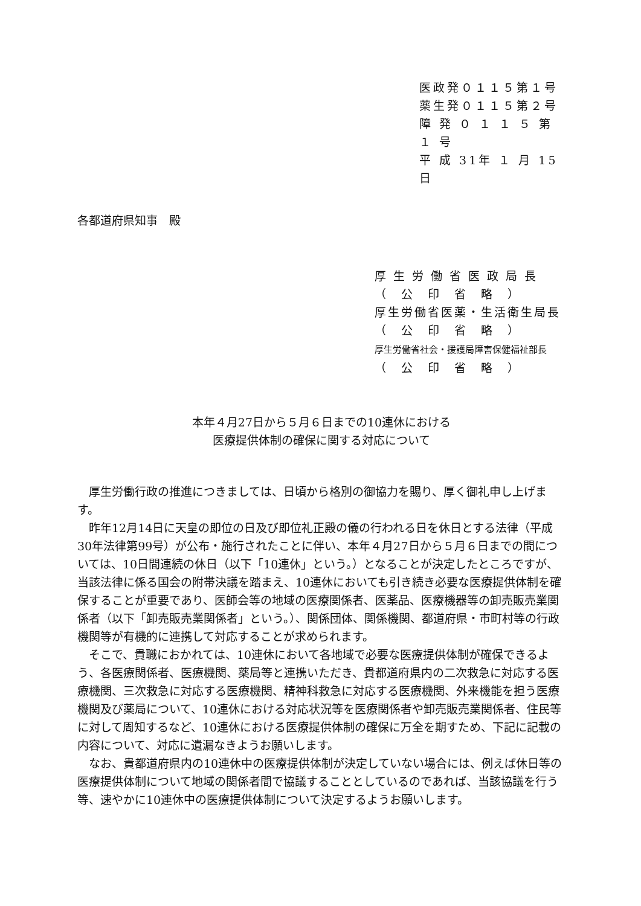医政発０１１５第１号
薬生発０１１５第２号
障 発 ０ １ １ ５ 第 １ 号
平 成 31年 １ 月 15日
各都道府県知事　殿
厚 生 労 働 省 医 政 局 長
（　公　印　省　略　）
厚生労働省医薬・生活衛生局長
（　公　印　省　略　）
厚生労働省社会・援護局障害保健福祉部長
（　公　印　省　略　）
本年４月27日から５月６日までの10連休における
医療提供体制の確保に関する対応について
厚生労働行政の推進につきましては、日頃から格別の御協力を賜り、厚く御礼申し上げます。
昨年12月14日に天皇の即位の日及び即位礼正殿の儀の行われる日を休日とする法律（平成30年法律第99号）が公布・施行されたことに伴い、本年４月27日から５月６日までの間については、10日間連続の休日（以下「10連休」という。）となることが決定したところですが、当該法律に係る国会の附帯決議を踏まえ、10連休においても引き続き必要な医療提供体制を確保することが重要であり、医師会等の地域の医療関係者、医薬品、医療機器等の卸売販売業関係者（以下「卸売販売業関係者」という。）、関係団体、関係機関、都道府県・市町村等の行政機関等が有機的に連携して対応することが求められます。
そこで、貴職におかれては、10連休において各地域で必要な医療提供体制が確保できるよう、各医療関係者、医療機関、薬局等と連携いただき、貴都道府県内の二次救急に対応する医療機関、三次救急に対応する医療機関、精神科救急に対応する医療機関、外来機能を担う医療機関及び薬局について、10連休における対応状況等を医療関係者や卸売販売業関係者、住民等に対して周知するなど、10連休における医療提供体制の確保に万全を期すため、下記に記載の内容について、対応に遺漏なきようお願いします。
なお、貴都道府県内の10連休中の医療提供体制が決定していない場合には、例えば休日等の医療提供体制について地域の関係者間で協議することとしているのであれば、当該協議を行う等、速やかに10連休中の医療提供体制について決定するようお願いします。